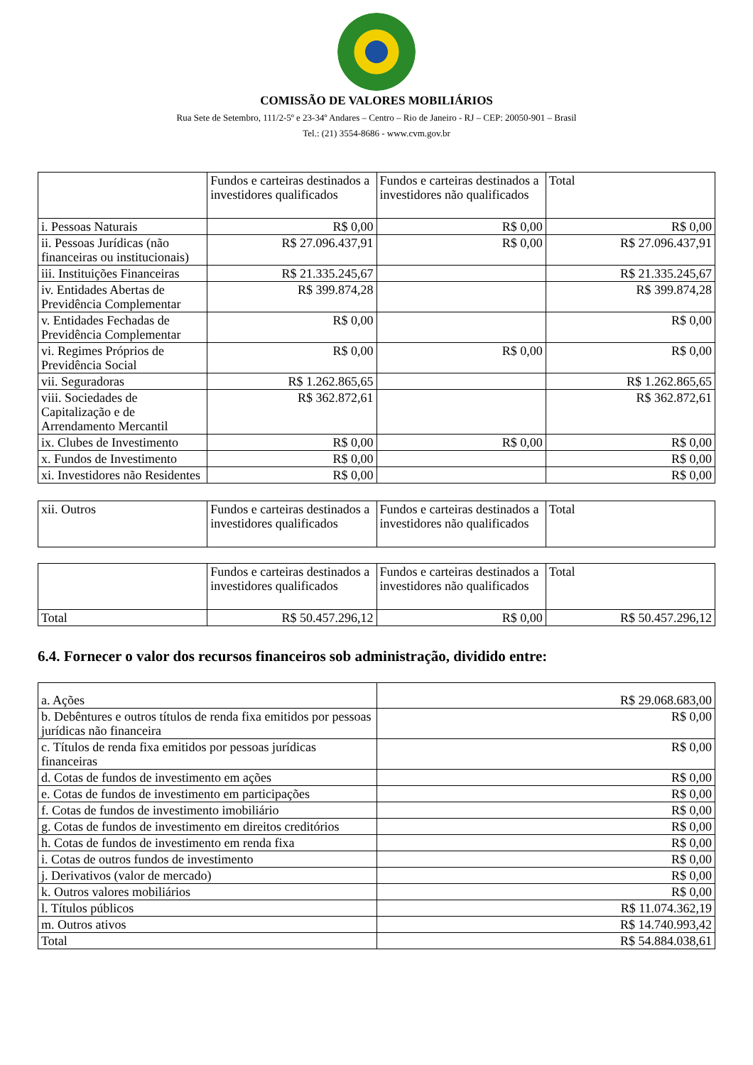COMISSÃO DE VALORES MOBILIÁRIOS
Rua Sete de Setembro, 111/2-5º e 23-34º Andares – Centro – Rio de Janeiro - RJ – CEP: 20050-901 – Brasil
Tel.: (21) 3554-8686 - www.cvm.gov.br
| | Fundos e carteiras destinados a investidores qualificados | Fundos e carteiras destinados a investidores não qualificados | Total |
| i. Pessoas Naturais | R$ 0,00 | R$ 0,00 | R$ 0,00 |
| ii. Pessoas Jurídicas (não financeiras ou institucionais) | R$ 27.096.437,91 | R$ 0,00 | R$ 27.096.437,91 |
| iii. Instituições Financeiras | R$ 21.335.245,67 | | R$ 21.335.245,67 |
| iv. Entidades Abertas de Previdência Complementar | R$ 399.874,28 | | R$ 399.874,28 |
| v. Entidades Fechadas de Previdência Complementar | R$ 0,00 | | R$ 0,00 |
| vi. Regimes Próprios de Previdência Social | R$ 0,00 | R$ 0,00 | R$ 0,00 |
| vii. Seguradoras | R$ 1.262.865,65 | | R$ 1.262.865,65 |
| viii. Sociedades de Capitalização e de Arrendamento Mercantil | R$ 362.872,61 | | R$ 362.872,61 |
| ix. Clubes de Investimento | R$ 0,00 | R$ 0,00 | R$ 0,00 |
| x. Fundos de Investimento | R$ 0,00 | | R$ 0,00 |
| xi. Investidores não Residentes | R$ 0,00 | | R$ 0,00 |
| xii. Outros | Fundos e carteiras destinados a investidores qualificados | Fundos e carteiras destinados a investidores não qualificados | Total |
| | Fundos e carteiras destinados a investidores qualificados | Fundos e carteiras destinados a investidores não qualificados | Total |
| Total | R$ 50.457.296,12 | R$ 0,00 | R$ 50.457.296,12 |
6.4. Fornecer o valor dos recursos financeiros sob administração, dividido entre:
| a. Ações | R$ 29.068.683,00 |
| b. Debêntures e outros títulos de renda fixa emitidos por pessoas jurídicas não financeira | R$ 0,00 |
| c. Títulos de renda fixa emitidos por pessoas jurídicas financeiras | R$ 0,00 |
| d. Cotas de fundos de investimento em ações | R$ 0,00 |
| e. Cotas de fundos de investimento em participações | R$ 0,00 |
| f. Cotas de fundos de investimento imobiliário | R$ 0,00 |
| g. Cotas de fundos de investimento em direitos creditórios | R$ 0,00 |
| h. Cotas de fundos de investimento em renda fixa | R$ 0,00 |
| i. Cotas de outros fundos de investimento | R$ 0,00 |
| j. Derivativos (valor de mercado) | R$ 0,00 |
| k. Outros valores mobiliários | R$ 0,00 |
| l. Títulos públicos | R$ 11.074.362,19 |
| m. Outros ativos | R$ 14.740.993,42 |
| Total | R$ 54.884.038,61 |